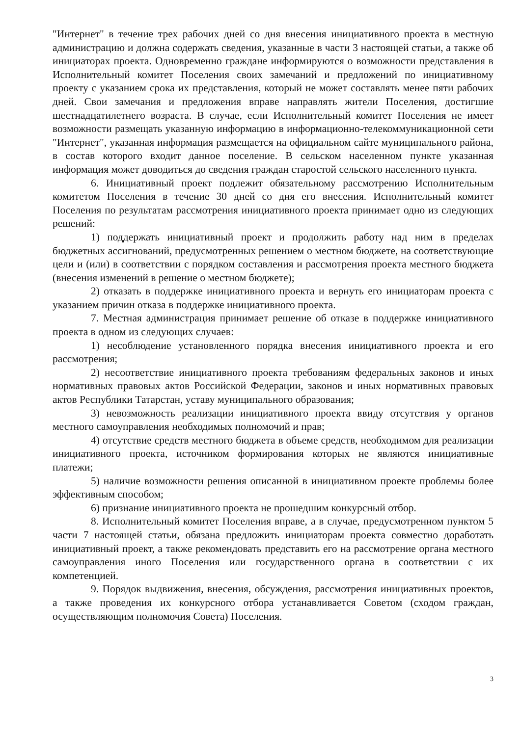"Интернет" в течение трех рабочих дней со дня внесения инициативного проекта в местную администрацию и должна содержать сведения, указанные в части 3 настоящей статьи, а также об инициаторах проекта. Одновременно граждане информируются о возможности представления в Исполнительный комитет Поселения своих замечаний и предложений по инициативному проекту с указанием срока их представления, который не может составлять менее пяти рабочих дней. Свои замечания и предложения вправе направлять жители Поселения, достигшие шестнадцатилетнего возраста. В случае, если Исполнительный комитет Поселения не имеет возможности размещать указанную информацию в информационно-телекоммуникационной сети "Интернет", указанная информация размещается на официальном сайте муниципального района, в состав которого входит данное поселение. В сельском населенном пункте указанная информация может доводиться до сведения граждан старостой сельского населенного пункта.
6. Инициативный проект подлежит обязательному рассмотрению Исполнительным комитетом Поселения в течение 30 дней со дня его внесения. Исполнительный комитет Поселения по результатам рассмотрения инициативного проекта принимает одно из следующих решений:
1) поддержать инициативный проект и продолжить работу над ним в пределах бюджетных ассигнований, предусмотренных решением о местном бюджете, на соответствующие цели и (или) в соответствии с порядком составления и рассмотрения проекта местного бюджета (внесения изменений в решение о местном бюджете);
2) отказать в поддержке инициативного проекта и вернуть его инициаторам проекта с указанием причин отказа в поддержке инициативного проекта.
7. Местная администрация принимает решение об отказе в поддержке инициативного проекта в одном из следующих случаев:
1) несоблюдение установленного порядка внесения инициативного проекта и его рассмотрения;
2) несоответствие инициативного проекта требованиям федеральных законов и иных нормативных правовых актов Российской Федерации, законов и иных нормативных правовых актов Республики Татарстан, уставу муниципального образования;
3) невозможность реализации инициативного проекта ввиду отсутствия у органов местного самоуправления необходимых полномочий и прав;
4) отсутствие средств местного бюджета в объеме средств, необходимом для реализации инициативного проекта, источником формирования которых не являются инициативные платежи;
5) наличие возможности решения описанной в инициативном проекте проблемы более эффективным способом;
6) признание инициативного проекта не прошедшим конкурсный отбор.
8. Исполнительный комитет Поселения вправе, а в случае, предусмотренном пунктом 5 части 7 настоящей статьи, обязана предложить инициаторам проекта совместно доработать инициативный проект, а также рекомендовать представить его на рассмотрение органа местного самоуправления иного Поселения или государственного органа в соответствии с их компетенцией.
9. Порядок выдвижения, внесения, обсуждения, рассмотрения инициативных проектов, а также проведения их конкурсного отбора устанавливается Советом (сходом граждан, осуществляющим полномочия Совета) Поселения.
3